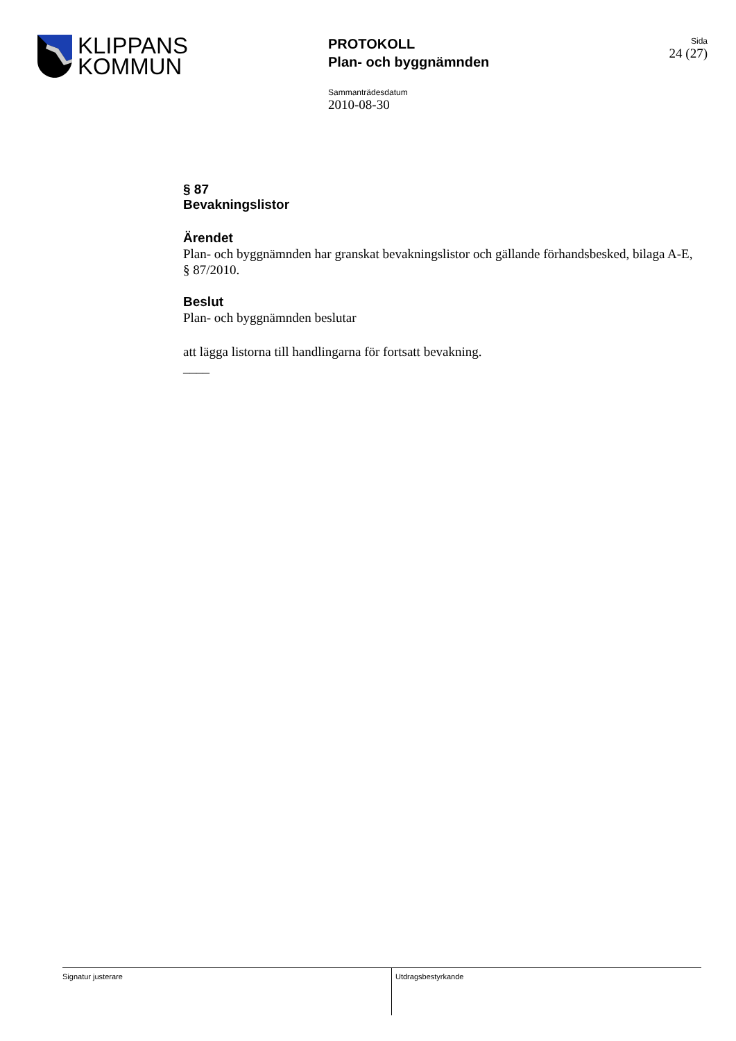KLIPPANS
KOMMUN
PROTOKOLL
Plan- och byggnämnden
Sida
24 (27)
Sammanträdesdatum
2010-08-30
§ 87
Bevakningslistor
Ärendet
Plan- och byggnämnden har granskat bevakningslistor och gällande förhandsbesked, bilaga A-E, § 87/2010.
Beslut
Plan- och byggnämnden beslutar
att lägga listorna till handlingarna för fortsatt bevakning.
____
Signatur justerare Utdragsbestyrkande